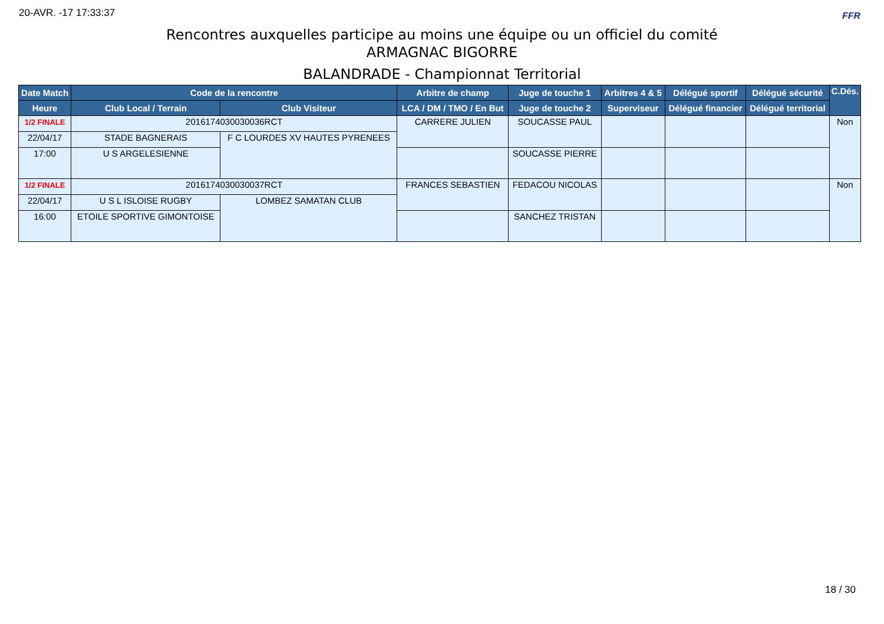20-AVR. -17 17:33:37 FFR
Rencontres auxquelles participe au moins une équipe ou un officiel du comité
ARMAGNAC BIGORRE
BALANDRADE - Championnat Territorial
| Date Match | Code de la rencontre | | Arbitre de champ | Juge de touche 1 | Arbitres 4 & 5 | Délégué sportif | Délégué sécurité | C.Dés. |
| --- | --- | --- | --- | --- | --- | --- | --- | --- |
| Heure | Club Local / Terrain | Club Visiteur | LCA / DM / TMO / En But | Juge de touche 2 | Superviseur | Délégué financier | Délégué territorial | |
| 1/2 FINALE | 2016174030030036RCT | | CARRERE JULIEN | SOUCASSE PAUL | | | | Non |
| 22/04/17 | STADE BAGNERAIS | F C LOURDES XV HAUTES PYRENEES | | | | | | |
| 17:00 | U S ARGELESIENNE | | | SOUCASSE PIERRE | | | | |
| 1/2 FINALE | 2016174030030037RCT | | FRANCES SEBASTIEN | FEDACOU NICOLAS | | | | Non |
| 22/04/17 | U S L ISLOISE RUGBY | LOMBEZ SAMATAN CLUB | | | | | | |
| 16:00 | ETOILE SPORTIVE GIMONTOISE | | | SANCHEZ TRISTAN | | | | |
18 / 30